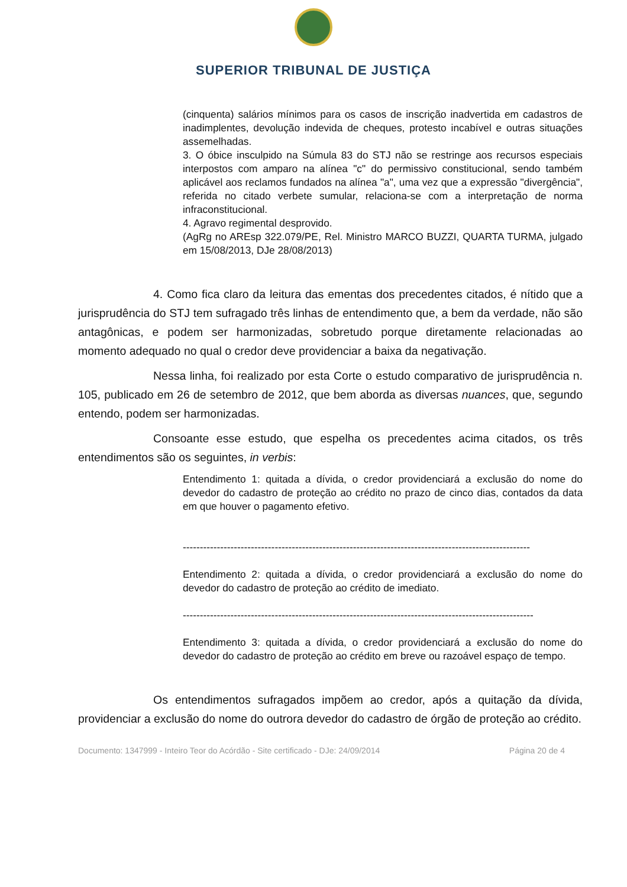SUPERIOR TRIBUNAL DE JUSTIÇA
(cinquenta) salários mínimos para os casos de inscrição inadvertida em cadastros de inadimplentes, devolução indevida de cheques, protesto incabível e outras situações assemelhadas.
3. O óbice insculpido na Súmula 83 do STJ não se restringe aos recursos especiais interpostos com amparo na alínea "c" do permissivo constitucional, sendo também aplicável aos reclamos fundados na alínea "a", uma vez que a expressão "divergência", referida no citado verbete sumular, relaciona-se com a interpretação de norma infraconstitucional.
4. Agravo regimental desprovido.
(AgRg no AREsp 322.079/PE, Rel. Ministro MARCO BUZZI, QUARTA TURMA, julgado em 15/08/2013, DJe 28/08/2013)
4. Como fica claro da leitura das ementas dos precedentes citados, é nítido que a jurisprudência do STJ tem sufragado três linhas de entendimento que, a bem da verdade, não são antagônicas, e podem ser harmonizadas, sobretudo porque diretamente relacionadas ao momento adequado no qual o credor deve providenciar a baixa da negativação.
Nessa linha, foi realizado por esta Corte o estudo comparativo de jurisprudência n. 105, publicado em 26 de setembro de 2012, que bem aborda as diversas nuances, que, segundo entendo, podem ser harmonizadas.
Consoante esse estudo, que espelha os precedentes acima citados, os três entendimentos são os seguintes, in verbis:
Entendimento 1: quitada a dívida, o credor providenciará a exclusão do nome do devedor do cadastro de proteção ao crédito no prazo de cinco dias, contados da data em que houver o pagamento efetivo.
------------------------------------------------------------------------------------------------------
Entendimento 2: quitada a dívida, o credor providenciará a exclusão do nome do devedor do cadastro de proteção ao crédito de imediato.
-------------------------------------------------------------------------------------------------------
Entendimento 3: quitada a dívida, o credor providenciará a exclusão do nome do devedor do cadastro de proteção ao crédito em breve ou razoável espaço de tempo.
Os entendimentos sufragados impõem ao credor, após a quitação da dívida, providenciar a exclusão do nome do outrora devedor do cadastro de órgão de proteção ao crédito.
Documento: 1347999 - Inteiro Teor do Acórdão - Site certificado - DJe: 24/09/2014 Página 20 de 4